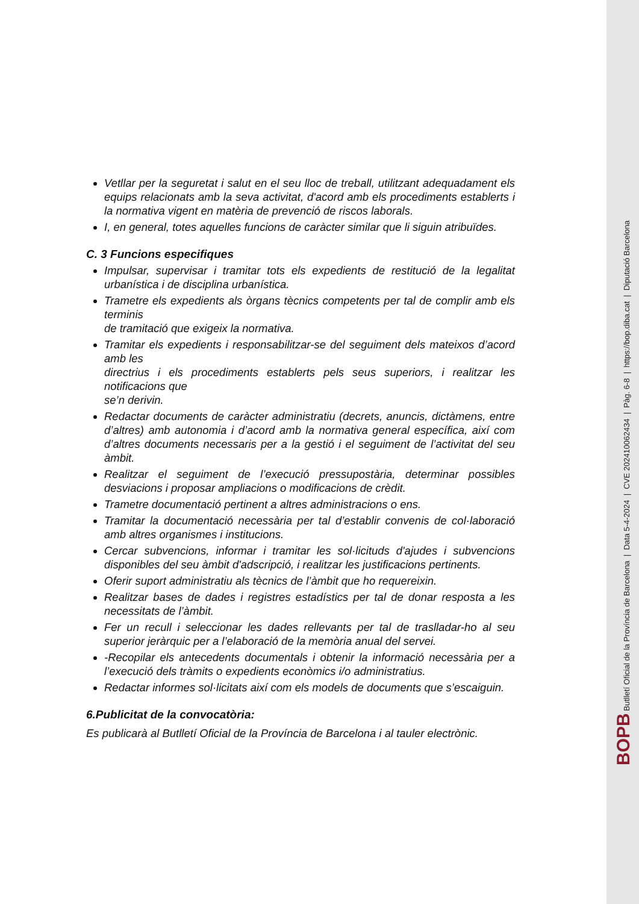Vetllar per la seguretat i salut en el seu lloc de treball, utilitzant adequadament els equips relacionats amb la seva activitat, d'acord amb els procediments establerts i la normativa vigent en matèria de prevenció de riscos laborals.
I, en general, totes aquelles funcions de caràcter similar que li siguin atribuïdes.
C. 3 Funcions especifiques
Impulsar, supervisar i tramitar tots els expedients de restitució de la legalitat urbanística i de disciplina urbanística.
Trametre els expedients als òrgans tècnics competents per tal de complir amb els terminis
de tramitació que exigeix la normativa.
Tramitar els expedients i responsabilitzar-se del seguiment dels mateixos d’acord amb les
directrius i els procediments establerts pels seus superiors, i realitzar les notificacions que
se’n derivin.
Redactar documents de caràcter administratiu (decrets, anuncis, dictàmens, entre d’altres) amb autonomia i d’acord amb la normativa general específica, així com d’altres documents necessaris per a la gestió i el seguiment de l’activitat del seu àmbit.
Realitzar el seguiment de l’execució pressupostària, determinar possibles desviacions i proposar ampliacions o modificacions de crèdit.
Trametre documentació pertinent a altres administracions o ens.
Tramitar la documentació necessària per tal d’establir convenis de col·laboració amb altres organismes i institucions.
Cercar subvencions, informar i tramitar les sol·licituds d'ajudes i subvencions disponibles del seu àmbit d'adscripció, i realitzar les justificacions pertinents.
Oferir suport administratiu als tècnics de l’àmbit que ho requereixin.
Realitzar bases de dades i registres estadístics per tal de donar resposta a les necessitats de l’àmbit.
Fer un recull i seleccionar les dades rellevants per tal de traslladar-ho al seu superior jeràrquic per a l’elaboració de la memòria anual del servei.
-Recopilar els antecedents documentals i obtenir la informació necessària per a l’execució dels tràmits o expedients econòmics i/o administratius.
Redactar informes sol·licitats així com els models de documents que s’escaiguin.
6.Publicitat de la convocatòria:
Es publicarà al Butlletí Oficial de la Província de Barcelona i al tauler electrònic.
BOPB Butlletí Oficial de la Província de Barcelona | Data 5-4-2024 | CVE 202410062434 | Pàg. 6-8 | https://bop.diba.cat | Diputació Barcelona